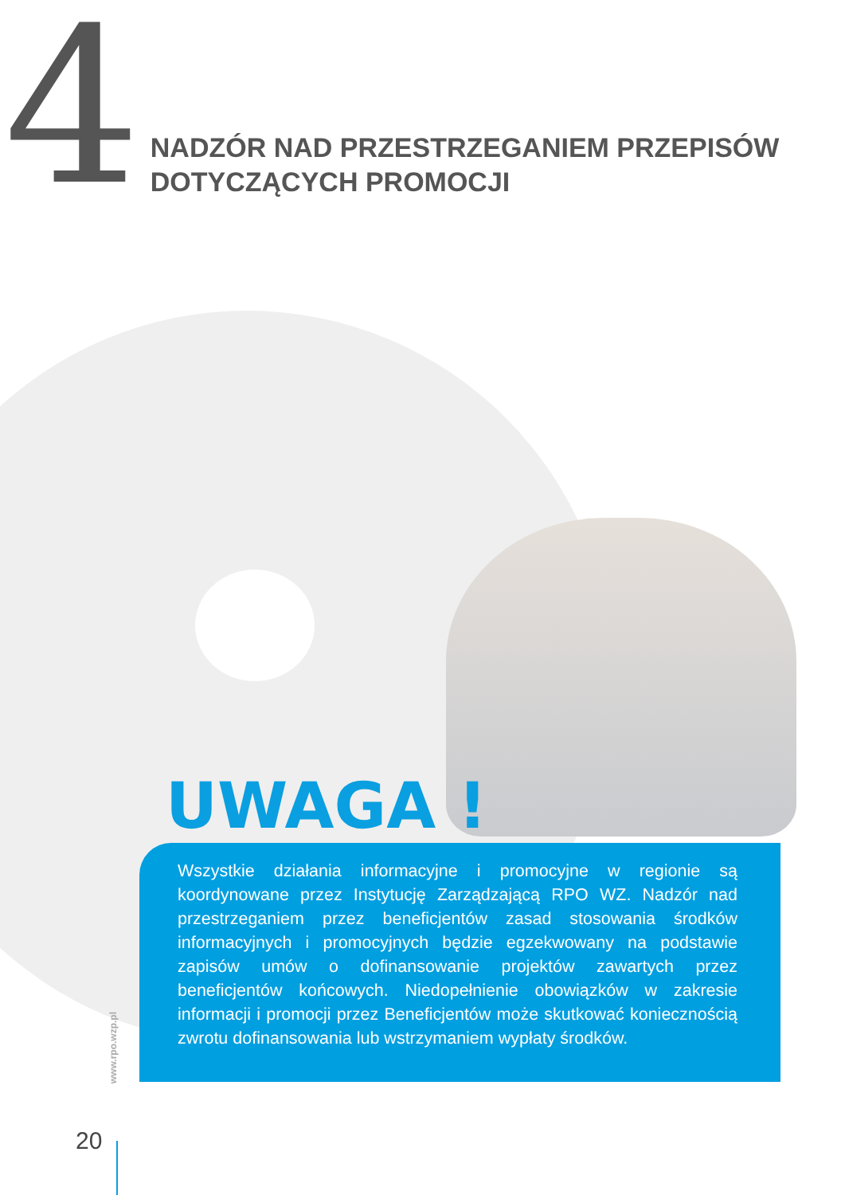4
NADZÓR NAD PRZESTRZEGANIEM PRZEPISÓW
DOTYCZĄCYCH PROMOCJI
UWAGA !
Wszystkie działania informacyjne i promocyjne w regionie są koordynowane przez Instytucję Zarządzającą RPO WZ. Nadzór nad przestrzeganiem przez beneficjentów zasad stosowania środków informacyjnych i promocyjnych będzie egzekwowany na podstawie zapisów umów o dofinansowanie projektów zawartych przez beneficjentów końcowych. Niedopełnienie obowiązków w zakresie informacji i promocji przez Beneficjentów może skutkować koniecznością zwrotu dofinansowania lub wstrzymaniem wypłaty środków.
www.rpo.wzp.pl
20